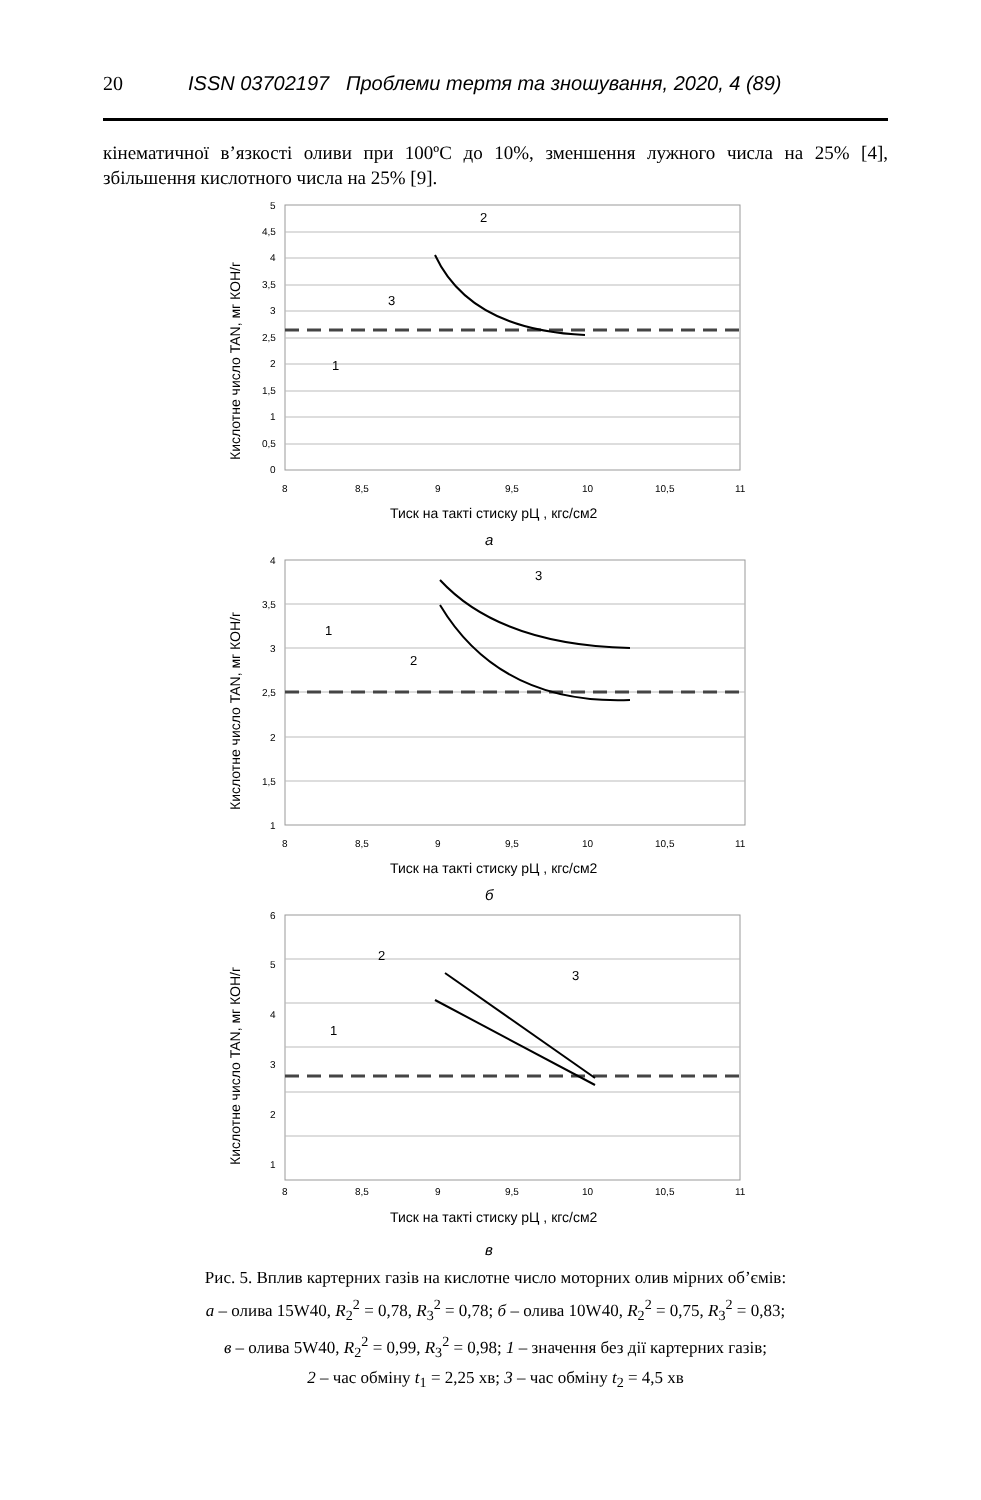20 ISSN 03702197 Проблеми тертя та зношування, 2020, 4 (89)
кінематичної в’язкості оливи при 100ºС до 10%, зменшення лужного числа на 25% [4], збільшення кислотного числа на 25% [9].
Кислотне число TAN, мг КОН/г
5
4,5
4
3,5
3
2,5
2
1,5
1
0,5
0
8
8,5
9
9,5
10
10,5
11
Тиск на такті стиску pЦ , кгс/см2
а
2
3
1
Кислотне число TAN, мг КОН/г
4
3,5
3
2,5
2
1,5
1
8
8,5
9
9,5
10
10,5
11
Тиск на такті стиску pЦ , кгс/см2
б
3
1
2
Кислотне число TAN, мг КОН/г
6
5
4
3
2
1
8
8,5
9
9,5
10
10,5
11
Тиск на такті стиску pЦ , кгс/см2
в
2
3
1
Рис. 5. Вплив картерних газів на кислотне число моторних олив мірних об’ємів:
а – олива 15W40, R<sub>2</sub><sup>2</sup> = 0,78, R<sub>3</sub><sup>2</sup> = 0,78; б – олива 10W40, R<sub>2</sub><sup>2</sup> = 0,75, R<sub>3</sub><sup>2</sup> = 0,83;
в – олива 5W40, R<sub>2</sub><sup>2</sup> = 0,99, R<sub>3</sub><sup>2</sup> = 0,98; 1 – значення без дії картерних газів;
2 – час обміну t<sub>1</sub> = 2,25 хв; 3 – час обміну t<sub>2</sub> = 4,5 хв